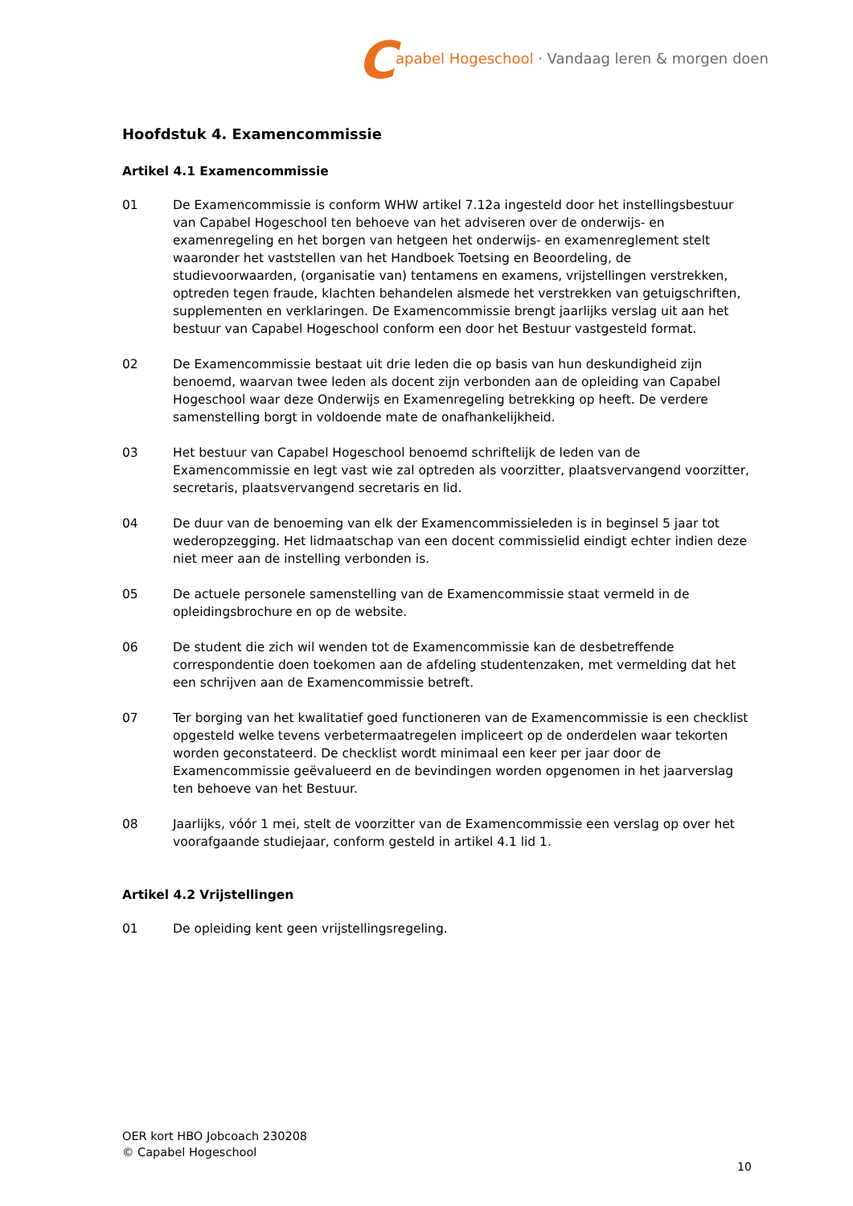Capabel Hogeschool · Vandaag leren & morgen doen
Hoofdstuk 4. Examencommissie
Artikel 4.1 Examencommissie
01 De Examencommissie is conform WHW artikel 7.12a ingesteld door het instellingsbestuur van Capabel Hogeschool ten behoeve van het adviseren over de onderwijs- en examenregeling en het borgen van hetgeen het onderwijs- en examenreglement stelt waaronder het vaststellen van het Handboek Toetsing en Beoordeling, de studievoorwaarden, (organisatie van) tentamens en examens, vrijstellingen verstrekken, optreden tegen fraude, klachten behandelen alsmede het verstrekken van getuigschriften, supplementen en verklaringen. De Examencommissie brengt jaarlijks verslag uit aan het bestuur van Capabel Hogeschool conform een door het Bestuur vastgesteld format.
02 De Examencommissie bestaat uit drie leden die op basis van hun deskundigheid zijn benoemd, waarvan twee leden als docent zijn verbonden aan de opleiding van Capabel Hogeschool waar deze Onderwijs en Examenregeling betrekking op heeft. De verdere samenstelling borgt in voldoende mate de onafhankelijkheid.
03 Het bestuur van Capabel Hogeschool benoemd schriftelijk de leden van de Examencommissie en legt vast wie zal optreden als voorzitter, plaatsvervangend voorzitter, secretaris, plaatsvervangend secretaris en lid.
04 De duur van de benoeming van elk der Examencommissieleden is in beginsel 5 jaar tot wederopzegging. Het lidmaatschap van een docent commissielid eindigt echter indien deze niet meer aan de instelling verbonden is.
05 De actuele personele samenstelling van de Examencommissie staat vermeld in de opleidingsbrochure en op de website.
06 De student die zich wil wenden tot de Examencommissie kan de desbetreffende correspondentie doen toekomen aan de afdeling studentenzaken, met vermelding dat het een schrijven aan de Examencommissie betreft.
07 Ter borging van het kwalitatief goed functioneren van de Examencommissie is een checklist opgesteld welke tevens verbetermaatregelen impliceert op de onderdelen waar tekorten worden geconstateerd. De checklist wordt minimaal een keer per jaar door de Examencommissie geëvalueerd en de bevindingen worden opgenomen in het jaarverslag ten behoeve van het Bestuur.
08 Jaarlijks, vóór 1 mei, stelt de voorzitter van de Examencommissie een verslag op over het voorafgaande studiejaar, conform gesteld in artikel 4.1 lid 1.
Artikel 4.2 Vrijstellingen
01 De opleiding kent geen vrijstellingsregeling.
OER kort HBO Jobcoach 230208
© Capabel Hogeschool
10